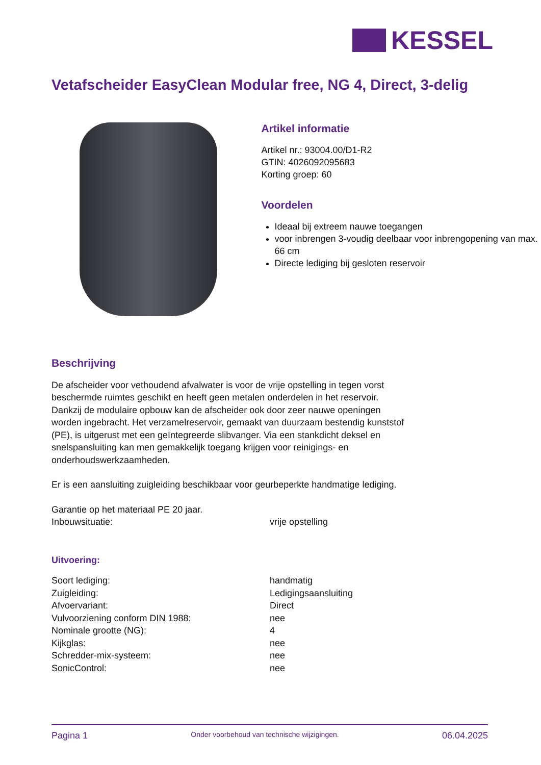KESSEL
Vetafscheider EasyClean Modular free, NG 4, Direct, 3-delig
Artikel informatie
Artikel nr.: 93004.00/D1-R2
GTIN: 4026092095683
Korting groep: 60
Voordelen
Ideaal bij extreem nauwe toegangen
voor inbrengen 3-voudig deelbaar voor inbrengopening van max. 66 cm
Directe lediging bij gesloten reservoir
Beschrijving
De afscheider voor vethoudend afvalwater is voor de vrije opstelling in tegen vorst beschermde ruimtes geschikt en heeft geen metalen onderdelen in het reservoir. Dankzij de modulaire opbouw kan de afscheider ook door zeer nauwe openingen worden ingebracht. Het verzamelreservoir, gemaakt van duurzaam bestendig kunststof (PE), is uitgerust met een geïntegreerde slibvanger. Via een stankdicht deksel en snelspansluiting kan men gemakkelijk toegang krijgen voor reinigings- en onderhoudswerkzaamheden.
Er is een aansluiting zuigleiding beschikbaar voor geurbeperkte handmatige lediging.
Garantie op het materiaal PE 20 jaar.
| Inbouwsituatie: | vrije opstelling |
Uitvoering:
| Soort lediging: | handmatig |
| Zuigleiding: | Ledigingsaansluiting |
| Afvoervariant: | Direct |
| Vulvoorziening conform DIN 1988: | nee |
| Nominale grootte (NG): | 4 |
| Kijkglas: | nee |
| Schredder-mix-systeem: | nee |
| SonicControl: | nee |
Pagina 1 Onder voorbehoud van technische wijzigingen. 06.04.2025